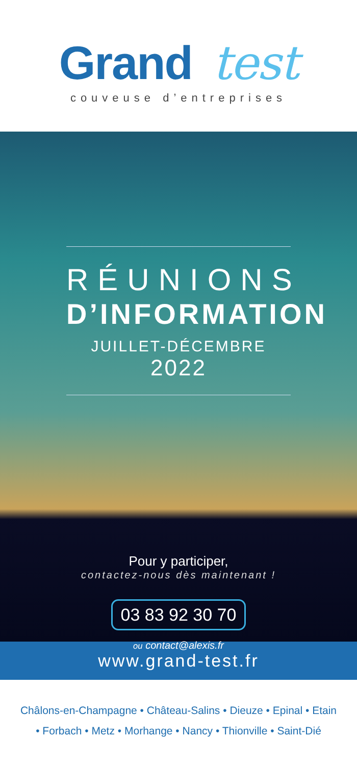Grand test
couveuse d’entreprises
RÉUNIONS
D’INFORMATION
JUILLET-DÉCEMBRE 2022
Pour y participer,
contactez-nous dès maintenant !
03 83 92 30 70
ou contact@alexis.fr
www.grand-test.fr
Châlons-en-Champagne • Château-Salins • Dieuze • Epinal • Etain
• Forbach • Metz • Morhange • Nancy • Thionville • Saint-Dié